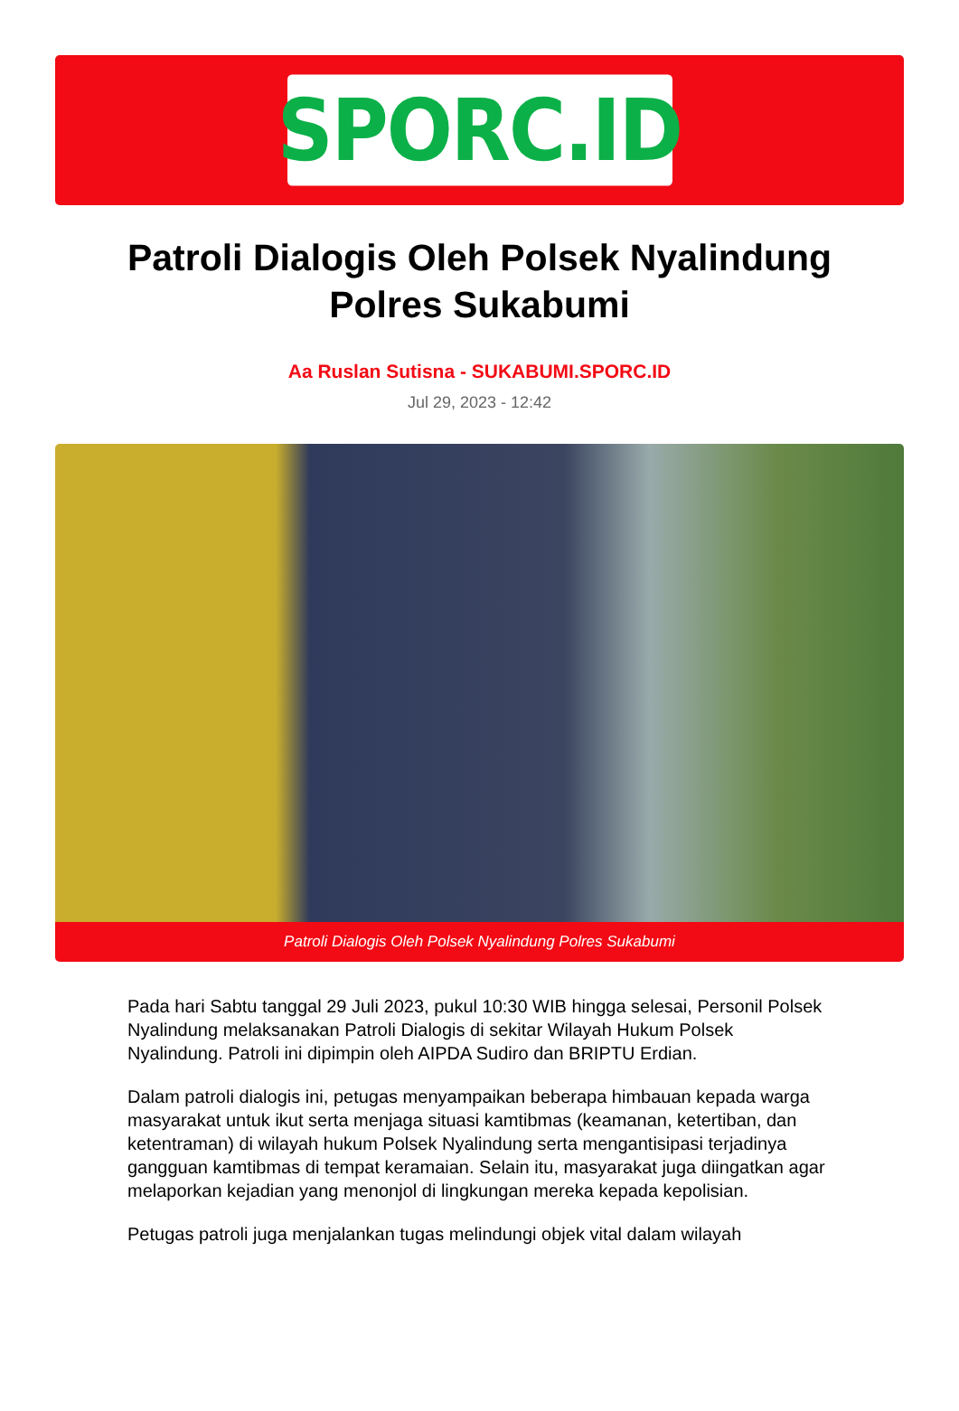SPORC.ID
Patroli Dialogis Oleh Polsek Nyalindung Polres Sukabumi
Aa Ruslan Sutisna - SUKABUMI.SPORC.ID
Jul 29, 2023 - 12:42
Patroli Dialogis Oleh Polsek Nyalindung Polres Sukabumi
Pada hari Sabtu tanggal 29 Juli 2023, pukul 10:30 WIB hingga selesai, Personil Polsek Nyalindung melaksanakan Patroli Dialogis di sekitar Wilayah Hukum Polsek Nyalindung. Patroli ini dipimpin oleh AIPDA Sudiro dan BRIPTU Erdian.
Dalam patroli dialogis ini, petugas menyampaikan beberapa himbauan kepada warga masyarakat untuk ikut serta menjaga situasi kamtibmas (keamanan, ketertiban, dan ketentraman) di wilayah hukum Polsek Nyalindung serta mengantisipasi terjadinya gangguan kamtibmas di tempat keramaian. Selain itu, masyarakat juga diingatkan agar melaporkan kejadian yang menonjol di lingkungan mereka kepada kepolisian.
Petugas patroli juga menjalankan tugas melindungi objek vital dalam wilayah